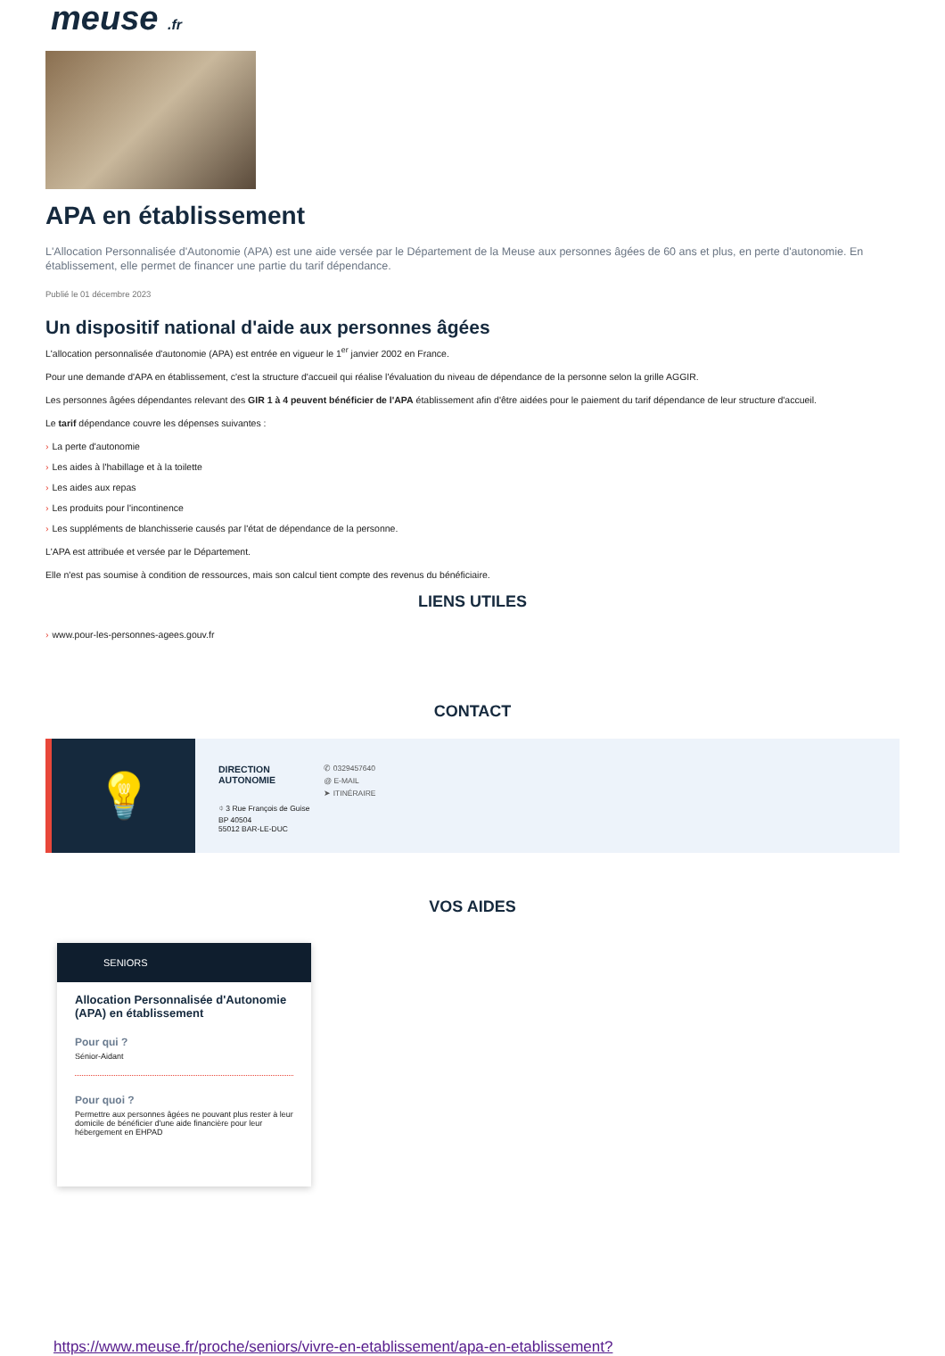meuse .fr
APA en établissement
L'Allocation Personnalisée d'Autonomie (APA) est une aide versée par le Département de la Meuse aux personnes âgées de 60 ans et plus, en perte d'autonomie. En établissement, elle permet de financer une partie du tarif dépendance.
Publié le 01 décembre 2023
Un dispositif national d'aide aux personnes âgées
L'allocation personnalisée d'autonomie (APA) est entrée en vigueur le 1<sup>er</sup> janvier 2002 en France.
Pour une demande d'APA en établissement, c'est la structure d'accueil qui réalise l'évaluation du niveau de dépendance de la personne selon la grille AGGIR.
Les personnes âgées dépendantes relevant des GIR 1 à 4 peuvent bénéficier de l'APA établissement afin d'être aidées pour le paiement du tarif dépendance de leur structure d'accueil.
Le tarif dépendance couvre les dépenses suivantes :
› La perte d'autonomie
› Les aides à l'habillage et à la toilette
› Les aides aux repas
› Les produits pour l'incontinence
› Les suppléments de blanchisserie causés par l'état de dépendance de la personne.
L'APA est attribuée et versée par le Département.
Elle n'est pas soumise à condition de ressources, mais son calcul tient compte des revenus du bénéficiaire.
LIENS UTILES
› www.pour-les-personnes-agees.gouv.fr
CONTACT
💡
DIRECTION
AUTONOMIE
⌖ 3 Rue François de Guise
BP 40504
55012 BAR-LE-DUC
✆ 0329457640
@ E-MAIL
➤ ITINÉRAIRE
VOS AIDES
SENIORS
Allocation Personnalisée d'Autonomie (APA) en établissement
Pour qui ?
Sénior-Aidant
Pour quoi ?
Permettre aux personnes âgées ne pouvant plus rester à leur domicile de bénéficier d'une aide financière pour leur hébergement en EHPAD
https://www.meuse.fr/proche/seniors/vivre-en-etablissement/apa-en-etablissement?